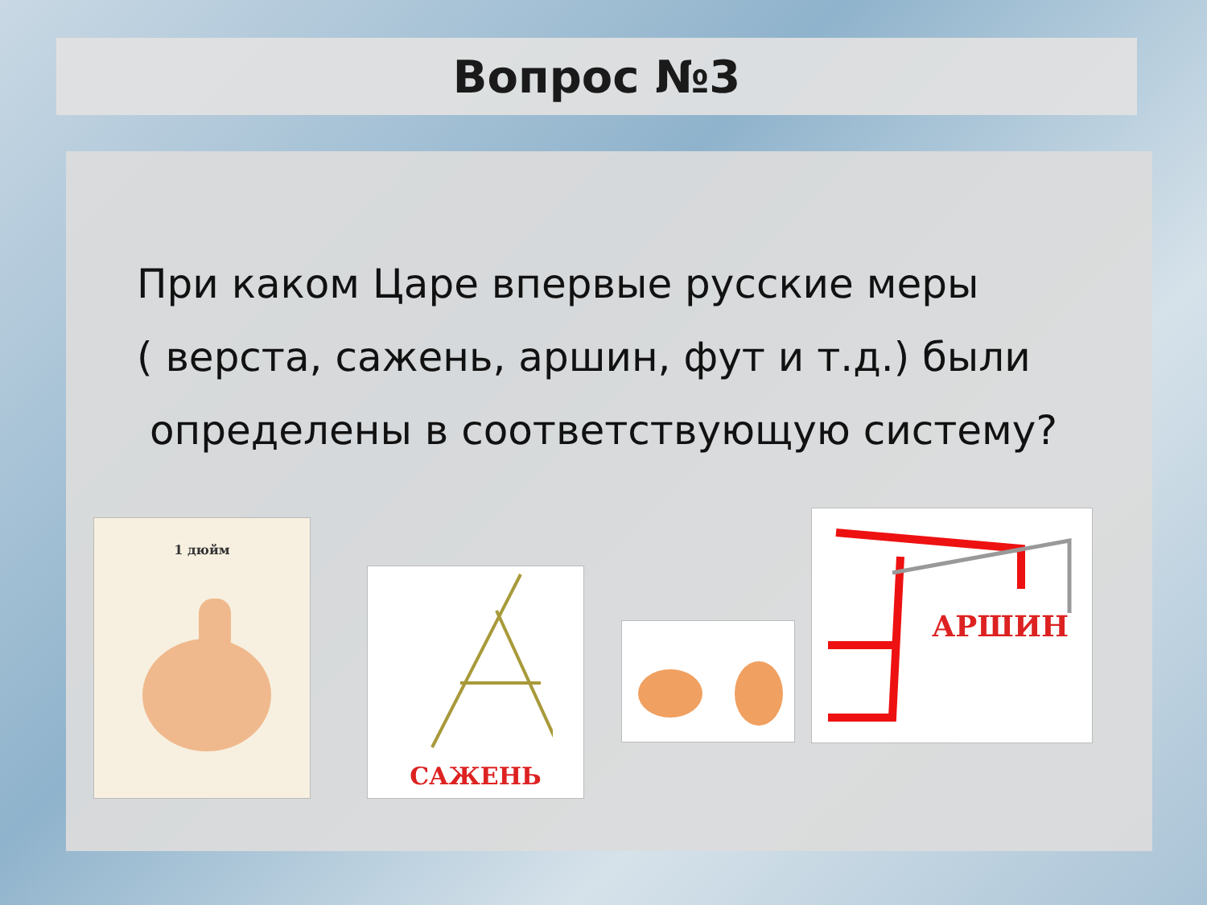Вопрос №3
При каком Царе впервые русские меры
( верста, сажень, аршин, фут и т.д.) были
определены в соответствующую систему?
1 дюйм
САЖЕНЬ
АРШИН